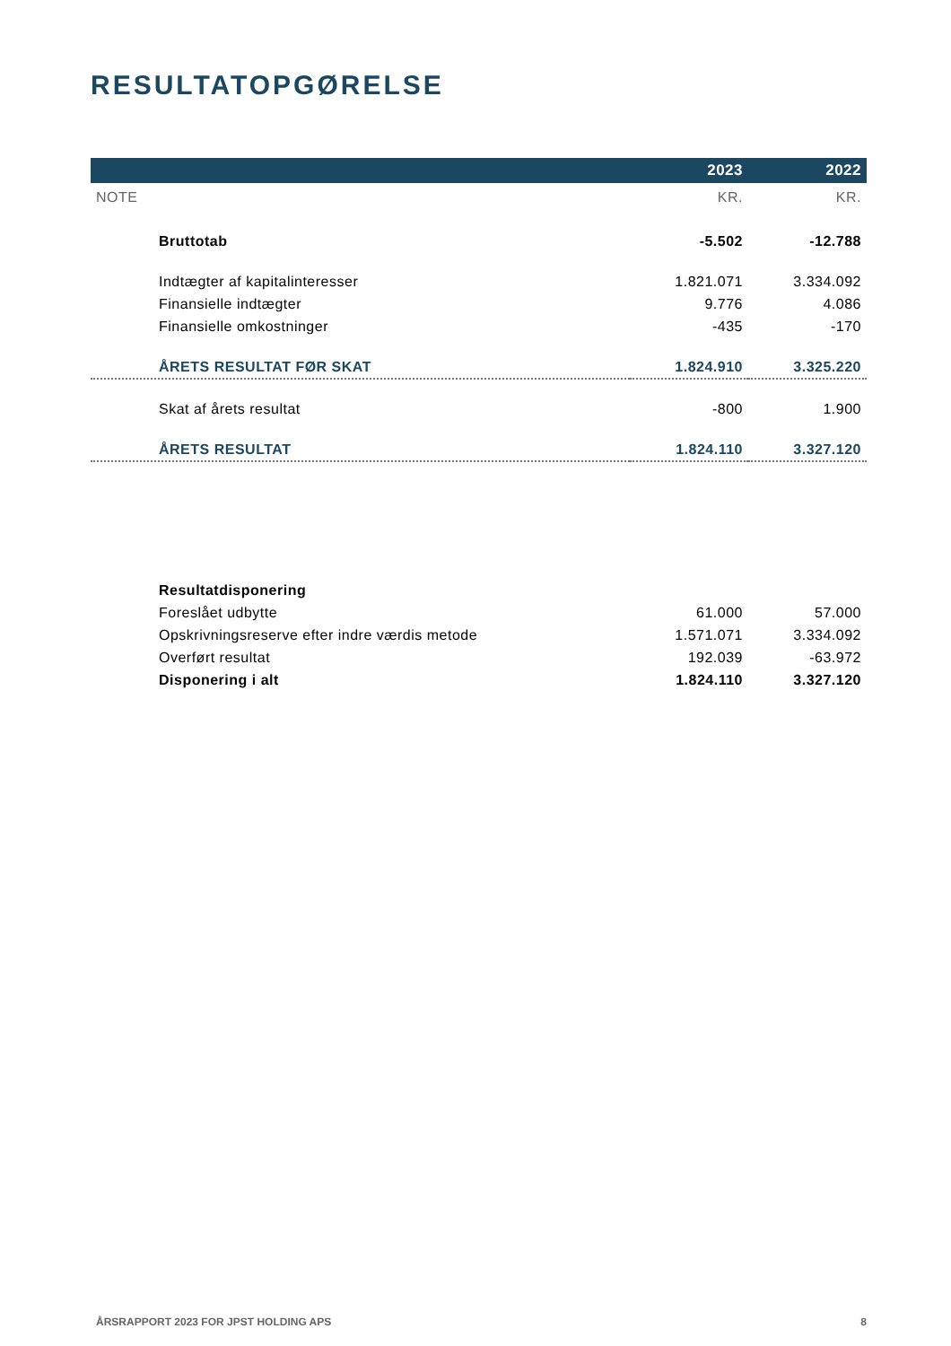RESULTATOPGØRELSE
| | 2023 | 2022 |
| --- | --- | --- |
| NOTE | KR. | KR. |
| Bruttotab | -5.502 | -12.788 |
| Indtægter af kapitalinteresser | 1.821.071 | 3.334.092 |
| Finansielle indtægter | 9.776 | 4.086 |
| Finansielle omkostninger | -435 | -170 |
| ÅRETS RESULTAT FØR SKAT | 1.824.910 | 3.325.220 |
| Skat af årets resultat | -800 | 1.900 |
| ÅRETS RESULTAT | 1.824.110 | 3.327.120 |
| Resultatdisponering | | |
| Foreslået udbytte | 61.000 | 57.000 |
| Opskrivningsreserve efter indre værdis metode | 1.571.071 | 3.334.092 |
| Overført resultat | 192.039 | -63.972 |
| Disponering i alt | 1.824.110 | 3.327.120 |
ÅRSRAPPORT 2023 FOR JPST HOLDING APS 8